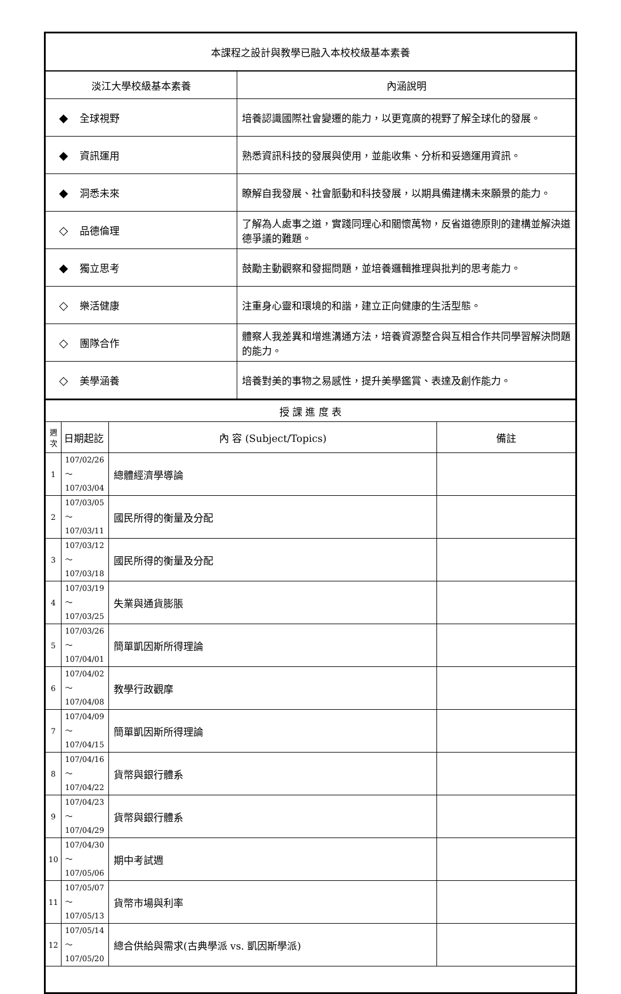| 本課程之設計與教學已融入本校校級基本素養 | |
| 淡江大學校級基本素養 | 內涵說明 |
| ◆ 全球視野 | 培養認識國際社會變遷的能力，以更寬廣的視野了解全球化的發展。 |
| ◆ 資訊運用 | 熟悉資訊科技的發展與使用，並能收集、分析和妥適運用資訊。 |
| ◆ 洞悉未來 | 瞭解自我發展、社會脈動和科技發展，以期具備建構未來願景的能力。 |
| ◇ 品德倫理 | 了解為人處事之道，實踐同理心和關懷萬物，反省道德原則的建構並解決道德爭議的難題。 |
| ◆ 獨立思考 | 鼓勵主動觀察和發掘問題，並培養邏輯推理與批判的思考能力。 |
| ◇ 樂活健康 | 注重身心靈和環境的和諧，建立正向健康的生活型態。 |
| ◇ 團隊合作 | 體察人我差異和增進溝通方法，培養資源整合與互相合作共同學習解決問題的能力。 |
| ◇ 美學涵養 | 培養對美的事物之易感性，提升美學鑑賞、表達及創作能力。 |
| 授 課 進 度 表 | | | |
| 週 次 | 日期起訖 | 內 容 (Subject/Topics) | 備註 |
| 1 | 107/02/26～ 107/03/04 | 總體經濟學導論 | |
| 2 | 107/03/05～ 107/03/11 | 國民所得的衡量及分配 | |
| 3 | 107/03/12～ 107/03/18 | 國民所得的衡量及分配 | |
| 4 | 107/03/19～ 107/03/25 | 失業與通貨膨脹 | |
| 5 | 107/03/26～ 107/04/01 | 簡單凱因斯所得理論 | |
| 6 | 107/04/02～ 107/04/08 | 教學行政觀摩 | |
| 7 | 107/04/09～ 107/04/15 | 簡單凱因斯所得理論 | |
| 8 | 107/04/16～ 107/04/22 | 貨幣與銀行體系 | |
| 9 | 107/04/23～ 107/04/29 | 貨幣與銀行體系 | |
| 10 | 107/04/30～ 107/05/06 | 期中考試週 | |
| 11 | 107/05/07～ 107/05/13 | 貨幣市場與利率 | |
| 12 | 107/05/14～ 107/05/20 | 總合供給與需求(古典學派 vs. 凱因斯學派) | |